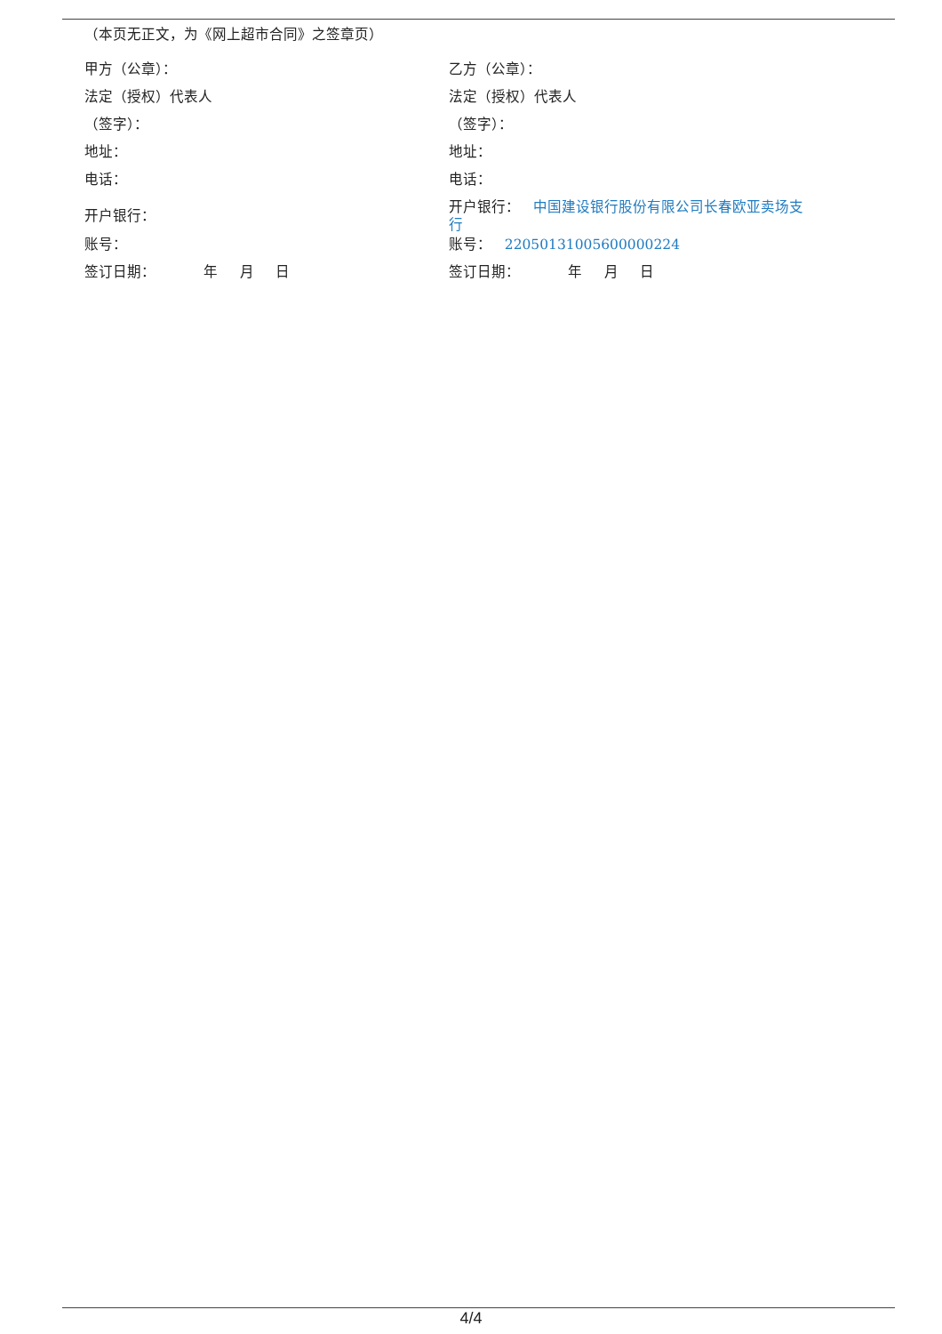（本页无正文，为《网上超市合同》之签章页）
甲方（公章）：
法定（授权）代表人
（签字）：
地址：
电话：
开户银行：
账号：
签订日期： 年 月 日
乙方（公章）：
法定（授权）代表人
（签字）：
地址：
电话：
开户银行： 中国建设银行股份有限公司长春欧亚卖场支行
账号： 22050131005600000224
签订日期： 年 月 日
4/4